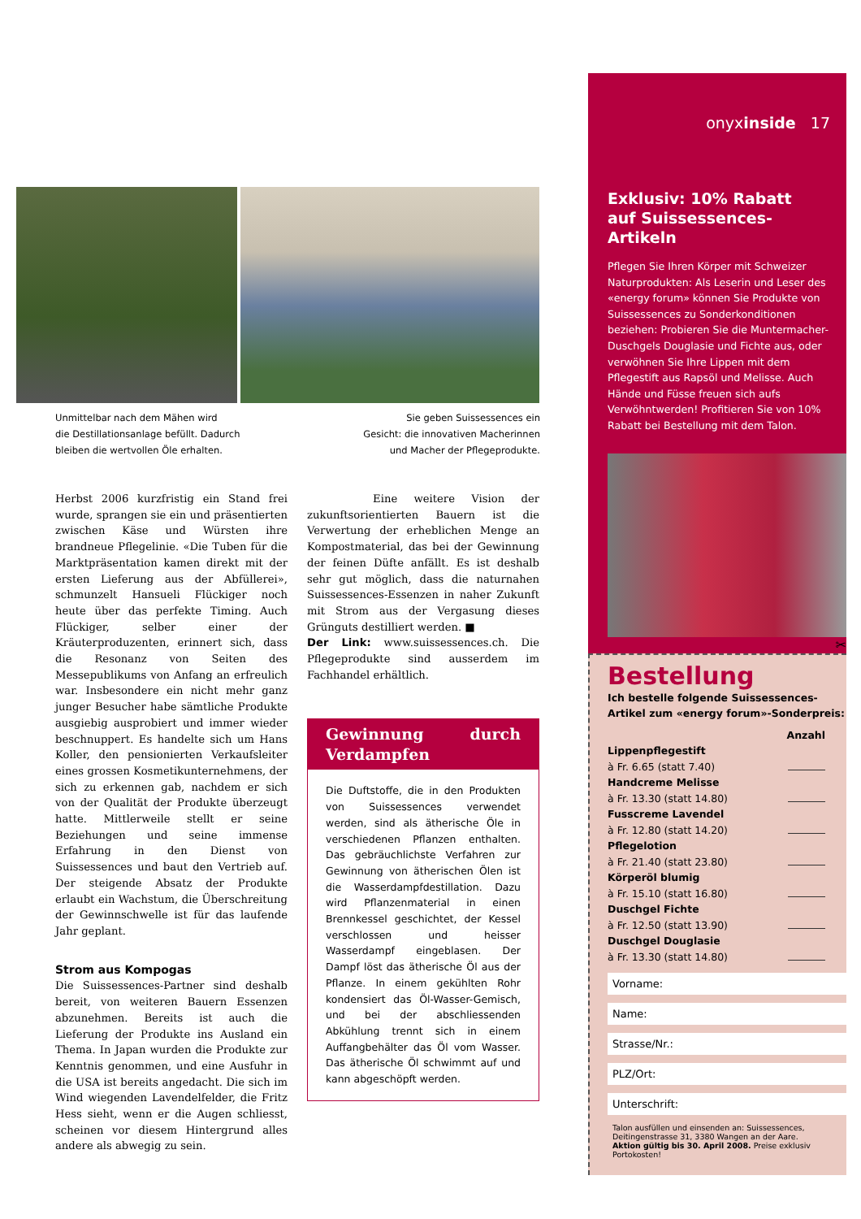Unmittelbar nach dem Mähen wird
die Destillationsanlage befüllt. Dadurch
bleiben die wertvollen Öle erhalten.
Sie geben Suissessences ein
Gesicht: die innovativen Macherinnen
und Macher der Pflegeprodukte.
Herbst 2006 kurzfristig ein Stand frei wurde, sprangen sie ein und präsentierten zwischen Käse und Würsten ihre brandneue Pflegelinie. «Die Tuben für die Marktpräsentation kamen direkt mit der ersten Lieferung aus der Abfüllerei», schmunzelt Hansueli Flückiger noch heute über das perfekte Timing. Auch Flückiger, selber einer der Kräuterproduzenten, erinnert sich, dass die Resonanz von Seiten des Messepublikums von Anfang an erfreulich war. Insbesondere ein nicht mehr ganz junger Besucher habe sämtliche Produkte ausgiebig ausprobiert und immer wieder beschnuppert. Es handelte sich um Hans Koller, den pensionierten Verkaufsleiter eines grossen Kosmetikunternehmens, der sich zu erkennen gab, nachdem er sich von der Qualität der Produkte überzeugt hatte. Mittlerweile stellt er seine Beziehungen und seine immense Erfahrung in den Dienst von Suissessences und baut den Vertrieb auf. Der steigende Absatz der Produkte erlaubt ein Wachstum, die Überschreitung der Gewinnschwelle ist für das laufende Jahr geplant.
Strom aus Kompogas
Die Suissessences-Partner sind deshalb bereit, von weiteren Bauern Essenzen abzunehmen. Bereits ist auch die Lieferung der Produkte ins Ausland ein Thema. In Japan wurden die Produkte zur Kenntnis genommen, und eine Ausfuhr in die USA ist bereits angedacht. Die sich im Wind wiegenden Lavendelfelder, die Fritz Hess sieht, wenn er die Augen schliesst, scheinen vor diesem Hintergrund alles andere als abwegig zu sein.
Eine weitere Vision der zukunftsorientierten Bauern ist die Verwertung der erheblichen Menge an Kompostmaterial, das bei der Gewinnung der feinen Düfte anfällt. Es ist deshalb sehr gut möglich, dass die naturnahen Suissessences-Essenzen in naher Zukunft mit Strom aus der Vergasung dieses Grünguts destilliert werden. ■
Der Link: www.suissessences.ch. Die Pflegeprodukte sind ausserdem im Fachhandel erhältlich.
Gewinnung durch Verdampfen
Die Duftstoffe, die in den Produkten von Suissessences verwendet werden, sind als ätherische Öle in verschiedenen Pflanzen enthalten. Das gebräuchlichste Verfahren zur Gewinnung von ätherischen Ölen ist die Wasserdampfdestillation. Dazu wird Pflanzenmaterial in einen Brennkessel geschichtet, der Kessel verschlossen und heisser Wasserdampf eingeblasen. Der Dampf löst das ätherische Öl aus der Pflanze. In einem gekühlten Rohr kondensiert das Öl-Wasser-Gemisch, und bei der abschliessenden Abkühlung trennt sich in einem Auffangbehälter das Öl vom Wasser. Das ätherische Öl schwimmt auf und kann abgeschöpft werden.
onyxinside 17
Exklusiv: 10% Rabatt
auf Suissessences-Artikeln
Pflegen Sie Ihren Körper mit Schweizer Naturprodukten: Als Leserin und Leser des «energy forum» können Sie Produkte von Suissessences zu Sonderkonditionen beziehen: Probieren Sie die Muntermacher-Duschgels Douglasie und Fichte aus, oder verwöhnen Sie Ihre Lippen mit dem Pflegestift aus Rapsöl und Melisse. Auch Hände und Füsse freuen sich aufs Verwöhntwerden! Profitieren Sie von 10% Rabatt bei Bestellung mit dem Talon.
✂
Bestellung
Ich bestelle folgende Suissessences-
Artikel zum «energy forum»-Sonderpreis:
Anzahl
Lippenpflegestift
à Fr. 6.65 (statt 7.40)
Handcreme Melisse
à Fr. 13.30 (statt 14.80)
Fusscreme Lavendel
à Fr. 12.80 (statt 14.20)
Pflegelotion
à Fr. 21.40 (statt 23.80)
Körperöl blumig
à Fr. 15.10 (statt 16.80)
Duschgel Fichte
à Fr. 12.50 (statt 13.90)
Duschgel Douglasie
à Fr. 13.30 (statt 14.80)
Vorname:
Name:
Strasse/Nr.:
PLZ/Ort:
Unterschrift:
Talon ausfüllen und einsenden an: Suissessences, Deitingenstrasse 31, 3380 Wangen an der Aare. Aktion gültig bis 30. April 2008. Preise exklusiv Portokosten!